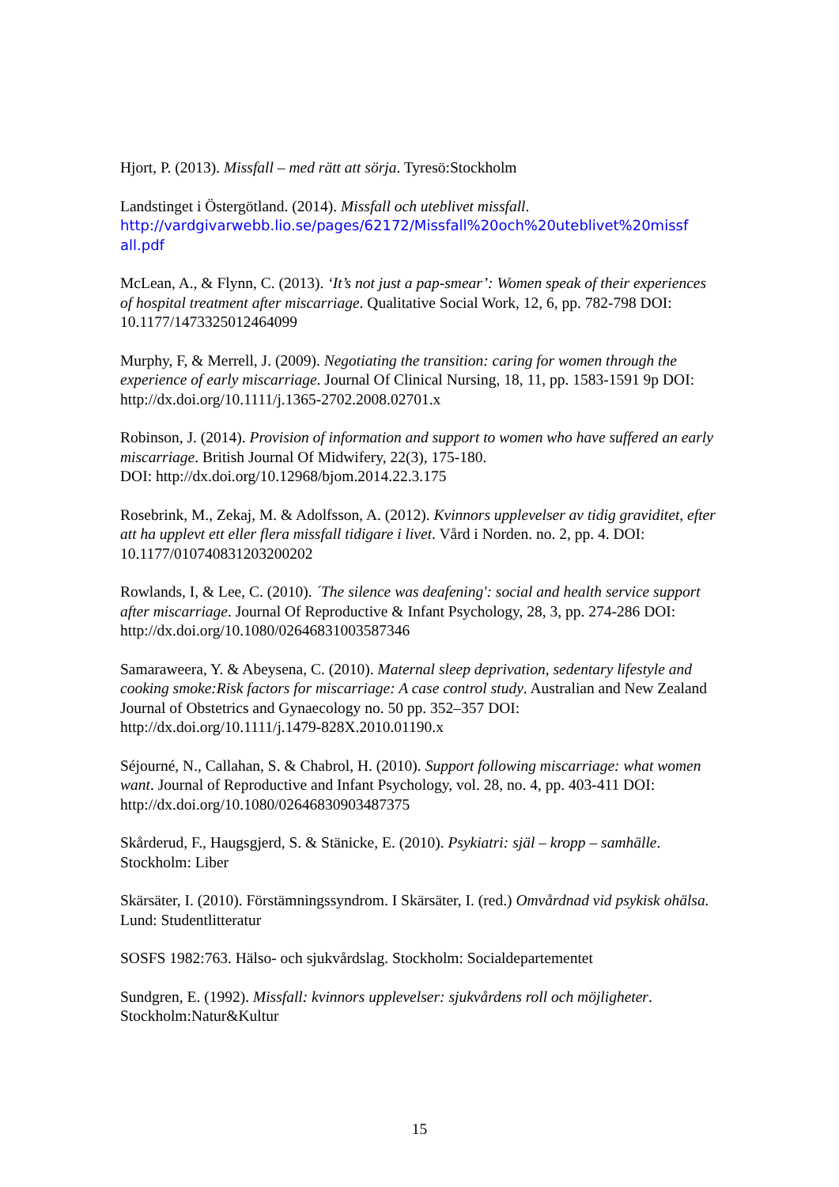Hjort, P. (2013). Missfall – med rätt att sörja. Tyresö:Stockholm
Landstinget i Östergötland. (2014). Missfall och uteblivet missfall.
http://vardgivarwebb.lio.se/pages/62172/Missfall%20och%20uteblivet%20missf all.pdf
McLean, A., & Flynn, C. (2013). ‘It’s not just a pap-smear’: Women speak of their experiences of hospital treatment after miscarriage. Qualitative Social Work, 12, 6, pp. 782-798 DOI: 10.1177/1473325012464099
Murphy, F, & Merrell, J. (2009). Negotiating the transition: caring for women through the experience of early miscarriage. Journal Of Clinical Nursing, 18, 11, pp. 1583-1591 9p DOI: http://dx.doi.org/10.1111/j.1365-2702.2008.02701.x
Robinson, J. (2014). Provision of information and support to women who have suffered an early miscarriage. British Journal Of Midwifery, 22(3), 175-180.
DOI: http://dx.doi.org/10.12968/bjom.2014.22.3.175
Rosebrink, M., Zekaj, M. & Adolfsson, A. (2012). Kvinnors upplevelser av tidig graviditet, efter att ha upplevt ett eller flera missfall tidigare i livet. Vård i Norden. no. 2, pp. 4. DOI: 10.1177/010740831203200202
Rowlands, I, & Lee, C. (2010). ´The silence was deafening': social and health service support after miscarriage. Journal Of Reproductive & Infant Psychology, 28, 3, pp. 274-286 DOI: http://dx.doi.org/10.1080/02646831003587346
Samaraweera, Y. & Abeysena, C. (2010). Maternal sleep deprivation, sedentary lifestyle and cooking smoke:Risk factors for miscarriage: A case control study. Australian and New Zealand Journal of Obstetrics and Gynaecology no. 50 pp. 352–357 DOI: http://dx.doi.org/10.1111/j.1479-828X.2010.01190.x
Séjourné, N., Callahan, S. & Chabrol, H. (2010). Support following miscarriage: what women want. Journal of Reproductive and Infant Psychology, vol. 28, no. 4, pp. 403-411 DOI: http://dx.doi.org/10.1080/02646830903487375
Skårderud, F., Haugsgjerd, S. & Stänicke, E. (2010). Psykiatri: själ – kropp – samhälle. Stockholm: Liber
Skärsäter, I. (2010). Förstämningssyndrom. I Skärsäter, I. (red.) Omvårdnad vid psykisk ohälsa. Lund: Studentlitteratur
SOSFS 1982:763. Hälso- och sjukvårdslag. Stockholm: Socialdepartementet
Sundgren, E. (1992). Missfall: kvinnors upplevelser: sjukvårdens roll och möjligheter. Stockholm:Natur&Kultur
15